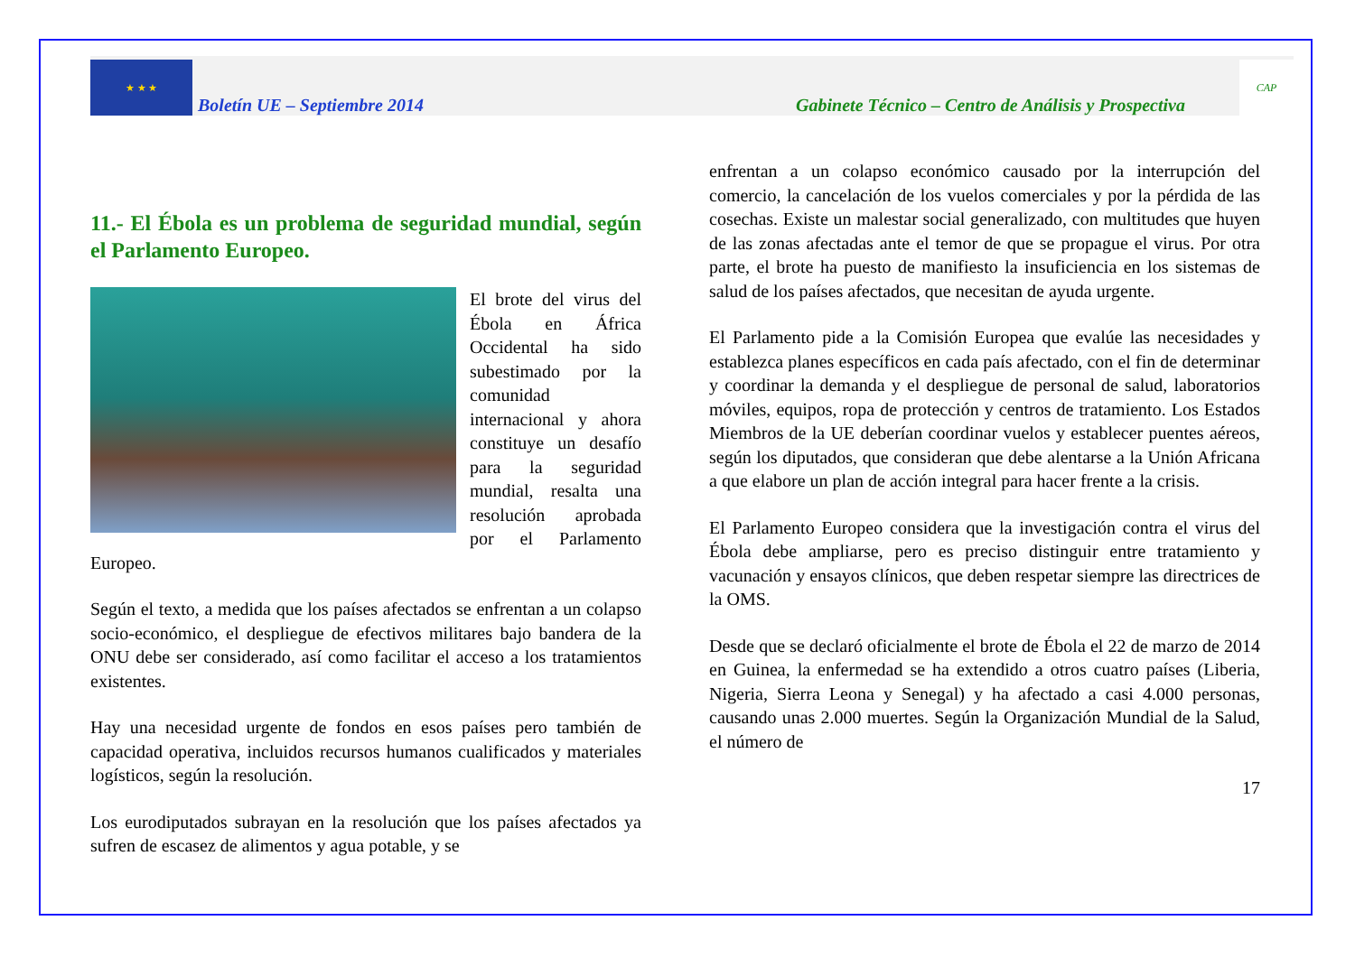★ ★ ★
Boletín UE – Septiembre 2014
Gabinete Técnico – Centro de Análisis y Prospectiva
CAP
11.- El Ébola es un problema de seguridad mundial, según el Parlamento Europeo.
El brote del virus del Ébola en África Occidental ha sido subestimado por la comunidad internacional y ahora constituye un desafío para la seguridad mundial, resalta una resolución aprobada por el Parlamento Europeo.
Según el texto, a medida que los países afectados se enfrentan a un colapso socio-económico, el despliegue de efectivos militares bajo bandera de la ONU debe ser considerado, así como facilitar el acceso a los tratamientos existentes.
Hay una necesidad urgente de fondos en esos países pero también de capacidad operativa, incluidos recursos humanos cualificados y materiales logísticos, según la resolución.
Los eurodiputados subrayan en la resolución que los países afectados ya sufren de escasez de alimentos y agua potable, y se
enfrentan a un colapso económico causado por la interrupción del comercio, la cancelación de los vuelos comerciales y por la pérdida de las cosechas. Existe un malestar social generalizado, con multitudes que huyen de las zonas afectadas ante el temor de que se propague el virus. Por otra parte, el brote ha puesto de manifiesto la insuficiencia en los sistemas de salud de los países afectados, que necesitan de ayuda urgente.
El Parlamento pide a la Comisión Europea que evalúe las necesidades y establezca planes específicos en cada país afectado, con el fin de determinar y coordinar la demanda y el despliegue de personal de salud, laboratorios móviles, equipos, ropa de protección y centros de tratamiento. Los Estados Miembros de la UE deberían coordinar vuelos y establecer puentes aéreos, según los diputados, que consideran que debe alentarse a la Unión Africana a que elabore un plan de acción integral para hacer frente a la crisis.
El Parlamento Europeo considera que la investigación contra el virus del Ébola debe ampliarse, pero es preciso distinguir entre tratamiento y vacunación y ensayos clínicos, que deben respetar siempre las directrices de la OMS.
Desde que se declaró oficialmente el brote de Ébola el 22 de marzo de 2014 en Guinea, la enfermedad se ha extendido a otros cuatro países (Liberia, Nigeria, Sierra Leona y Senegal) y ha afectado a casi 4.000 personas, causando unas 2.000 muertes. Según la Organización Mundial de la Salud, el número de
17